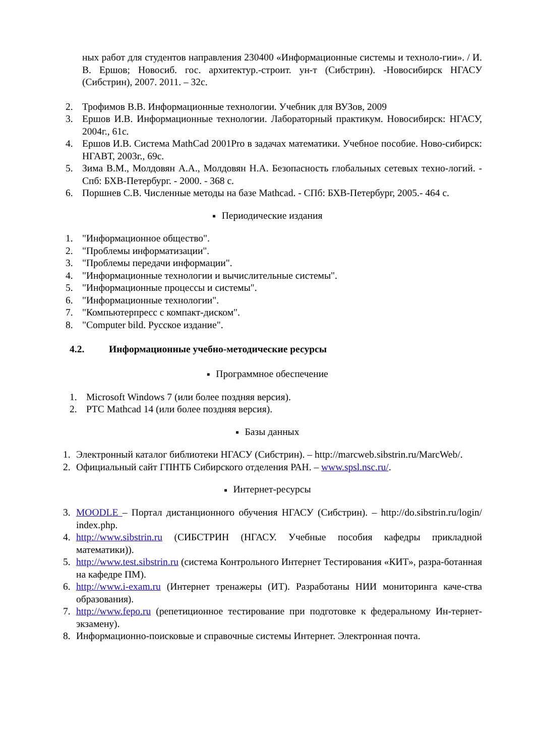ных работ для студентов направления 230400 «Информационные системы и техноло-гии». / И. В. Ершов; Новосиб. гос. архитектур.-строит. ун-т (Сибстрин). -Новосибирск НГАСУ (Сибстрин), 2007. 2011. – 32с.
2. Трофимов В.В. Информационные технологии. Учебник для ВУЗов, 2009
3. Ершов И.В. Информационные технологии. Лабораторный практикум. Новосибирск: НГАСУ, 2004г., 61с.
4. Ершов И.В. Система MathCad 2001Pro в задачах математики. Учебное пособие. Ново-сибирск: НГАВТ, 2003г., 69с.
5. Зима В.М., Молдовян А.А., Молдовян Н.А. Безопасность глобальных сетевых техно-логий. - Спб: БХВ-Петербург. - 2000. - 368 с.
6. Поршнев С.В. Численные методы на базе Mathcad. - СПб: БХВ-Петербург, 2005.- 464 с.
■ Периодические издания
1. "Информационное общество".
2. "Проблемы информатизации".
3. "Проблемы передачи информации".
4. "Информационные технологии и вычислительные системы".
5. "Информационные процессы и системы".
6. "Информационные технологии".
7. "Компьютерпресс с компакт-диском".
8. "Computer bild. Русское издание".
4.2. Информационные учебно-методические ресурсы
■ Программное обеспечение
1. Microsoft Windows 7 (или более поздняя версия).
2. PTC Mathcad 14 (или более поздняя версия).
■ Базы данных
1. Электронный каталог библиотеки НГАСУ (Сибстрин). – http://marcweb.sibstrin.ru/MarcWeb/.
2. Официальный сайт ГПНТБ Сибирского отделения РАН. – www.spsl.nsc.ru/.
■ Интернет-ресурсы
3. MOODLE – Портал дистанционного обучения НГАСУ (Сибстрин). – http://do.sibstrin.ru/login/ index.php.
4. http://www.sibstrin.ru (СИБСТРИН (НГАСУ. Учебные пособия кафедры прикладной математики)).
5. http://www.test.sibstrin.ru (система Контрольного Интернет Тестирования «КИТ», разра-ботанная на кафедре ПМ).
6. http://www.i-exam.ru (Интернет тренажеры (ИТ). Разработаны НИИ мониторинга каче-ства образования).
7. http://www.fepo.ru (репетиционное тестирование при подготовке к федеральному Ин-тернет-экзамену).
8. Информационно-поисковые и справочные системы Интернет. Электронная почта.